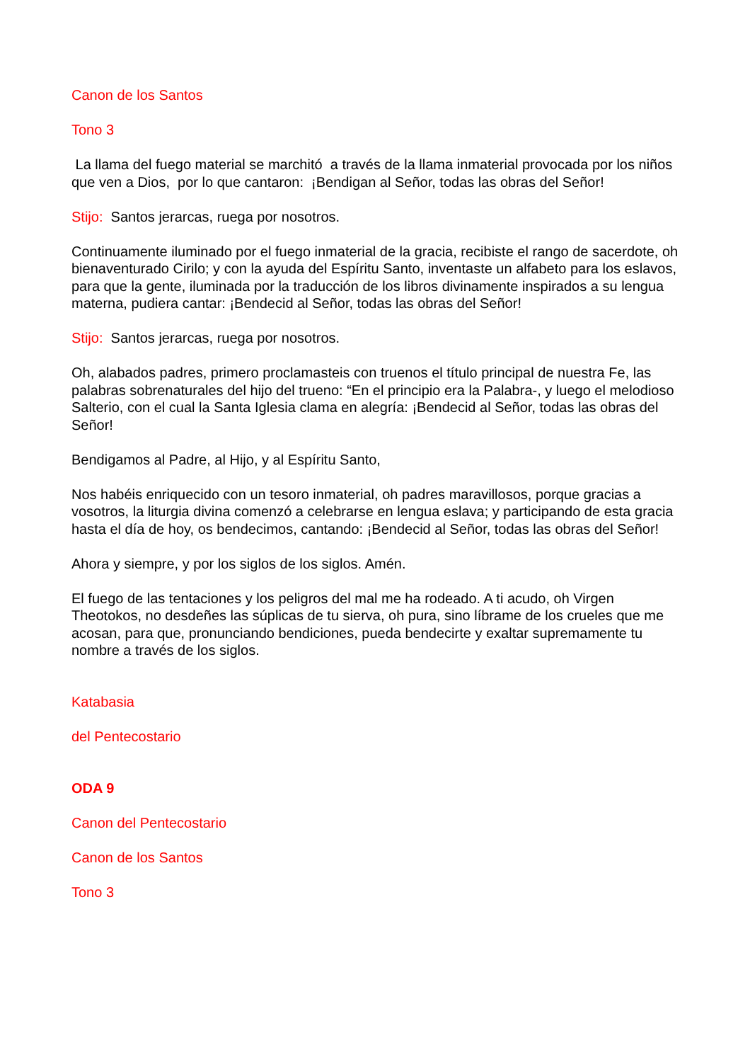Canon de los Santos
Tono 3
La llama del fuego material se marchitó a través de la llama inmaterial provocada por los niños que ven a Dios, por lo que cantaron: ¡Bendigan al Señor, todas las obras del Señor!
Stijo: Santos jerarcas, ruega por nosotros.
Continuamente iluminado por el fuego inmaterial de la gracia, recibiste el rango de sacerdote, oh bienaventurado Cirilo; y con la ayuda del Espíritu Santo, inventaste un alfabeto para los eslavos, para que la gente, iluminada por la traducción de los libros divinamente inspirados a su lengua materna, pudiera cantar: ¡Bendecid al Señor, todas las obras del Señor!
Stijo: Santos jerarcas, ruega por nosotros.
Oh, alabados padres, primero proclamasteis con truenos el título principal de nuestra Fe, las palabras sobrenaturales del hijo del trueno: “En el principio era la Palabra-, y luego el melodioso Salterio, con el cual la Santa Iglesia clama en alegría: ¡Bendecid al Señor, todas las obras del Señor!
Bendigamos al Padre, al Hijo, y al Espíritu Santo,
Nos habéis enriquecido con un tesoro inmaterial, oh padres maravillosos, porque gracias a vosotros, la liturgia divina comenzó a celebrarse en lengua eslava; y participando de esta gracia hasta el día de hoy, os bendecimos, cantando: ¡Bendecid al Señor, todas las obras del Señor!
Ahora y siempre, y por los siglos de los siglos. Amén.
El fuego de las tentaciones y los peligros del mal me ha rodeado. A ti acudo, oh Virgen Theotokos, no desdeñes las súplicas de tu sierva, oh pura, sino líbrame de los crueles que me acosan, para que, pronunciando bendiciones, pueda bendecirte y exaltar supremamente tu nombre a través de los siglos.
Katabasia
del Pentecostario
ODA 9
Canon del Pentecostario
Canon de los Santos
Tono 3